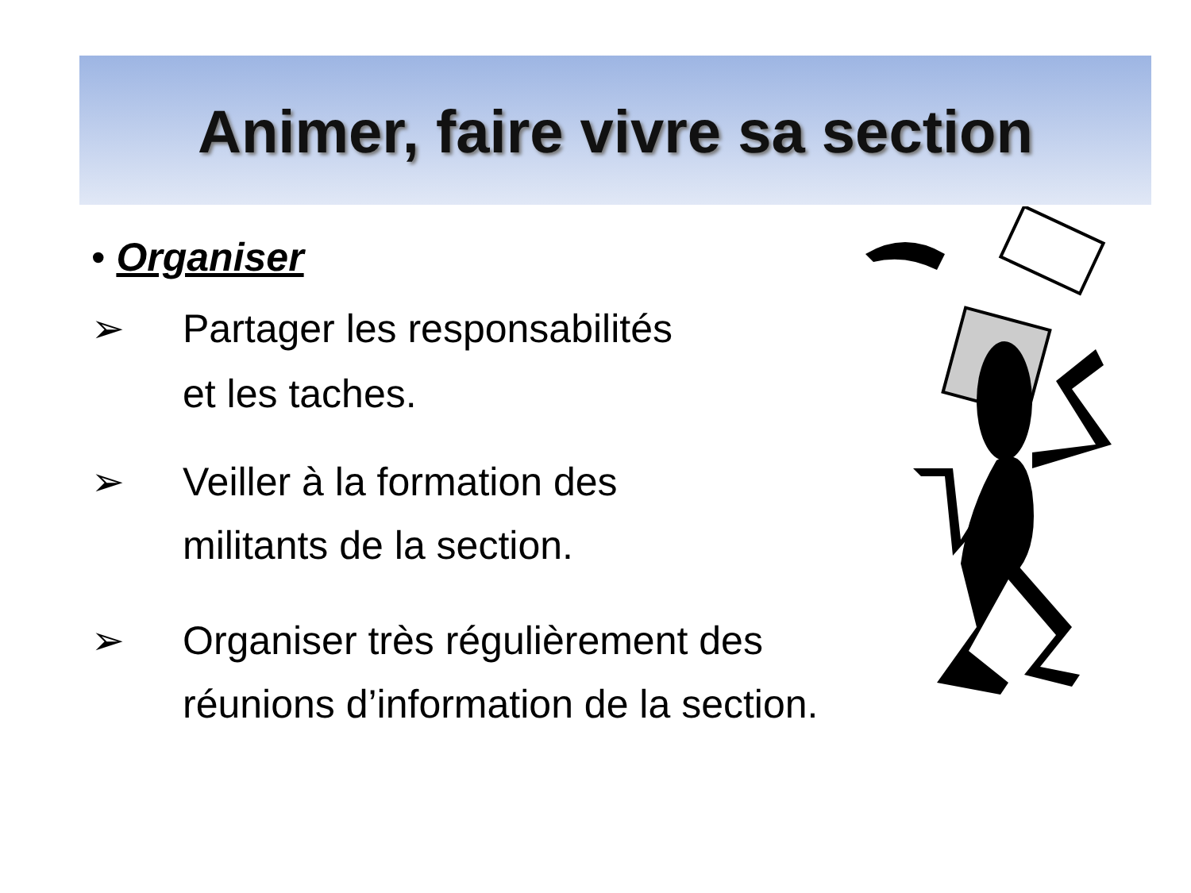Animer, faire vivre sa section
• Organiser
➢ Partager les responsabilités
et les taches.
➢ Veiller à la formation des
militants de la section.
➢ Organiser très régulièrement des
réunions d’information de la section.